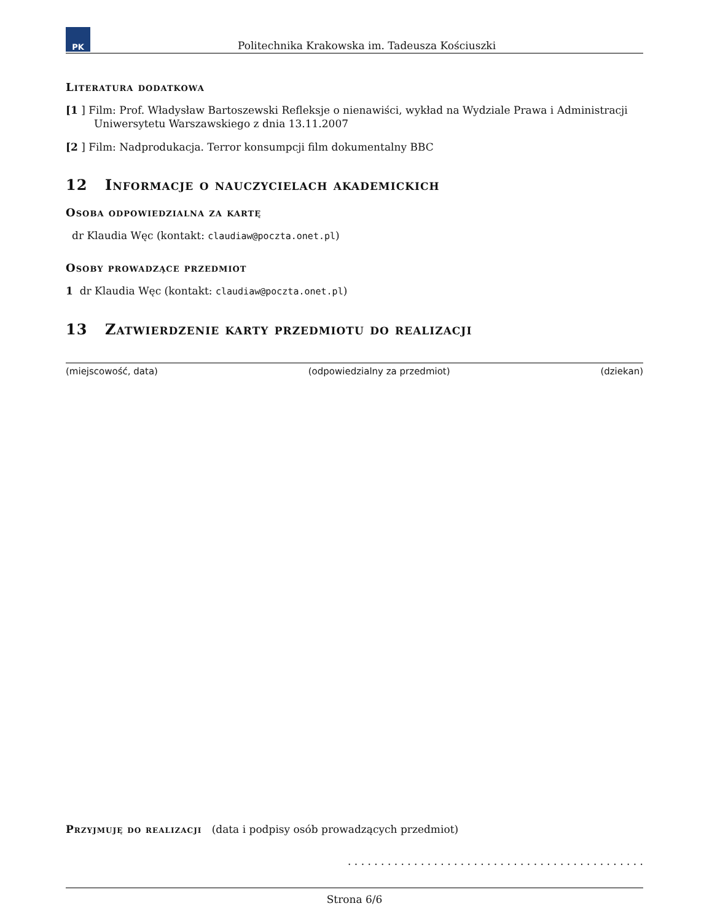PK
Politechnika Krakowska im. Tadeusza Kościuszki
Literatura dodatkowa
[1 ] Film: Prof. Władysław Bartoszewski Refleksje o nienawiści, wykład na Wydziale Prawa i Administracji Uniwersytetu Warszawskiego z dnia 13.11.2007
[2 ] Film: Nadprodukacja. Terror konsumpcji film dokumentalny BBC
12 Informacje o nauczycielach akademickich
Osoba odpowiedzialna za kartę
dr Klaudia Węc (kontakt: claudiaw@poczta.onet.pl)
Osoby prowadzące przedmiot
1 dr Klaudia Węc (kontakt: claudiaw@poczta.onet.pl)
13 Zatwierdzenie karty przedmiotu do realizacji
(miejscowość, data) (odpowiedzialny za przedmiot) (dziekan)
Przyjmuję do realizacji (data i podpisy osób prowadzących przedmiot)
. . . . . . . . . . . . . . . . . . . . . . . . . . . . . . . . . . . . . . . . . . . . .
Strona 6/6